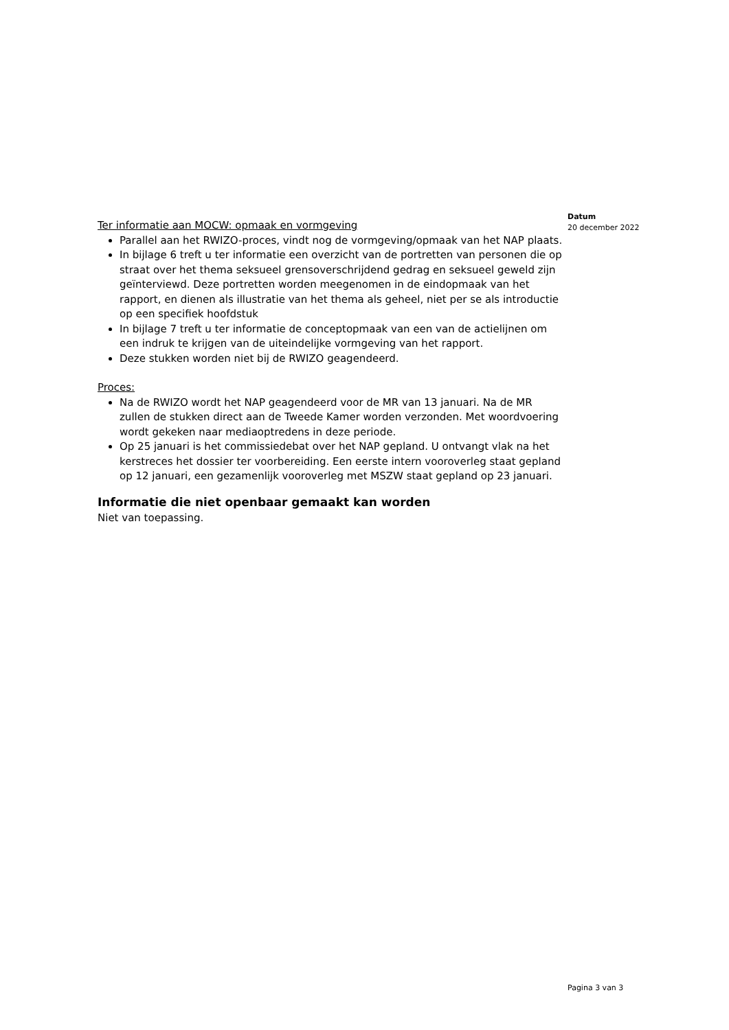Ter informatie aan MOCW: opmaak en vormgeving
Parallel aan het RWIZO-proces, vindt nog de vormgeving/opmaak van het NAP plaats.
In bijlage 6 treft u ter informatie een overzicht van de portretten van personen die op straat over het thema seksueel grensoverschrijdend gedrag en seksueel geweld zijn geïnterviewd. Deze portretten worden meegenomen in de eindopmaak van het rapport, en dienen als illustratie van het thema als geheel, niet per se als introductie op een specifiek hoofdstuk
In bijlage 7 treft u ter informatie de conceptopmaak van een van de actielijnen om een indruk te krijgen van de uiteindelijke vormgeving van het rapport.
Deze stukken worden niet bij de RWIZO geagendeerd.
Proces:
Na de RWIZO wordt het NAP geagendeerd voor de MR van 13 januari. Na de MR zullen de stukken direct aan de Tweede Kamer worden verzonden. Met woordvoering wordt gekeken naar mediaoptredens in deze periode.
Op 25 januari is het commissiedebat over het NAP gepland. U ontvangt vlak na het kerstreces het dossier ter voorbereiding. Een eerste intern vooroverleg staat gepland op 12 januari, een gezamenlijk vooroverleg met MSZW staat gepland op 23 januari.
Informatie die niet openbaar gemaakt kan worden
Niet van toepassing.
Datum
20 december 2022
Pagina 3 van 3